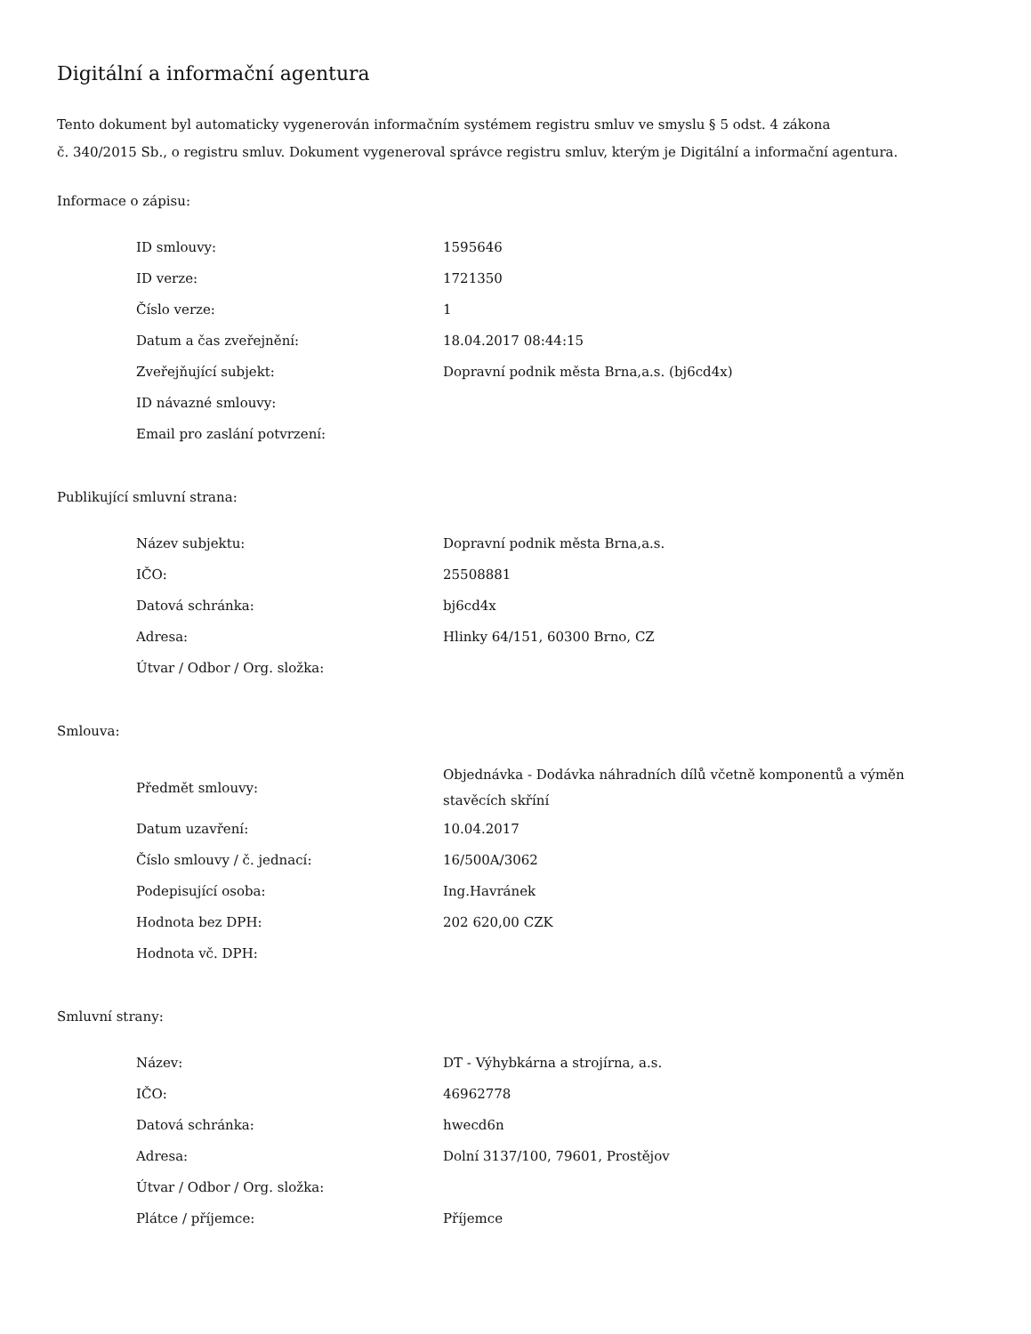Digitální a informační agentura
Tento dokument byl automaticky vygenerován informačním systémem registru smluv ve smyslu § 5 odst. 4 zákona
č. 340/2015 Sb., o registru smluv. Dokument vygeneroval správce registru smluv, kterým je Digitální a informační agentura.
Informace o zápisu:
| ID smlouvy: | 1595646 |
| ID verze: | 1721350 |
| Číslo verze: | 1 |
| Datum a čas zveřejnění: | 18.04.2017 08:44:15 |
| Zveřejňující subjekt: | Dopravní podnik města Brna,a.s. (bj6cd4x) |
| ID návazné smlouvy: | |
| Email pro zaslání potvrzení: | |
Publikující smluvní strana:
| Název subjektu: | Dopravní podnik města Brna,a.s. |
| IČO: | 25508881 |
| Datová schránka: | bj6cd4x |
| Adresa: | Hlinky 64/151, 60300 Brno, CZ |
| Útvar / Odbor / Org. složka: | |
Smlouva:
| Předmět smlouvy: | Objednávka - Dodávka náhradních dílů včetně komponentů a výměn stavěcích skříní |
| Datum uzavření: | 10.04.2017 |
| Číslo smlouvy / č. jednací: | 16/500A/3062 |
| Podepisující osoba: | Ing.Havránek |
| Hodnota bez DPH: | 202 620,00 CZK |
| Hodnota vč. DPH: | |
Smluvní strany:
| Název: | DT - Výhybkárna a strojírna, a.s. |
| IČO: | 46962778 |
| Datová schránka: | hwecd6n |
| Adresa: | Dolní 3137/100, 79601, Prostějov |
| Útvar / Odbor / Org. složka: | |
| Plátce / příjemce: | Příjemce |